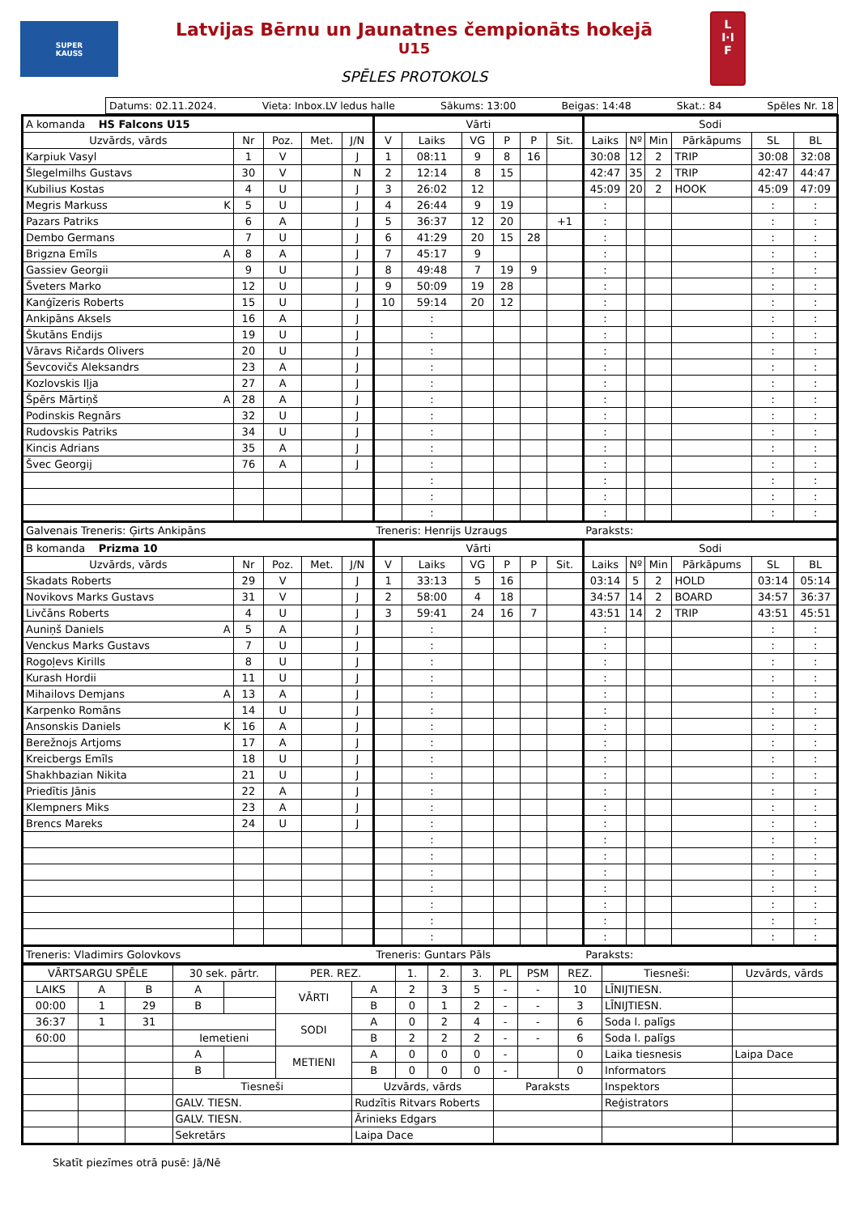SUPER
KAUSS
Latvijas Bērnu un Jaunatnes čempionāts hokejā
U15
SPĒLES PROTOKOLS
L
I·I
F
Datums: 02.11.2024. Vieta: Inbox.LV ledus halle Sākums: 13:00 Beigas: 14:48 Skat.: 84 Spēles Nr. 18
| A komanda HS Falcons U15 | | | | | Vārti | | | | | | Sodi | | | | | |
| Uzvārds, vārds | Nr | Poz. | Met. | J/N | V | Laiks | VG | P | P | Sit. | Laiks | Nº | Min | Pārkāpums | SL | BL |
| Karpiuk Vasyl | 1 | V | | J | 1 | 08:11 | 9 | 8 | 16 | | 30:08 | 12 | 2 | TRIP | 30:08 | 32:08 |
| Šlegelmilhs Gustavs | 30 | V | | N | 2 | 12:14 | 8 | 15 | | | 42:47 | 35 | 2 | TRIP | 42:47 | 44:47 |
| Kubilius Kostas | 4 | U | | J | 3 | 26:02 | 12 | | | | 45:09 | 20 | 2 | HOOK | 45:09 | 47:09 |
| Megris Markuss K | 5 | U | | J | 4 | 26:44 | 9 | 19 | | | : | | | | : | : |
| Pazars Patriks | 6 | A | | J | 5 | 36:37 | 12 | 20 | | +1 | : | | | | : | : |
| Dembo Germans | 7 | U | | J | 6 | 41:29 | 20 | 15 | 28 | | : | | | | : | : |
| Brigzna Emīls A | 8 | A | | J | 7 | 45:17 | 9 | | | | : | | | | : | : |
| Gassiev Georgii | 9 | U | | J | 8 | 49:48 | 7 | 19 | 9 | | : | | | | : | : |
| Šveters Marko | 12 | U | | J | 9 | 50:09 | 19 | 28 | | | : | | | | : | : |
| Kanģīzeris Roberts | 15 | U | | J | 10 | 59:14 | 20 | 12 | | | : | | | | : | : |
| Ankipāns Aksels | 16 | A | | J | | : | | | | | : | | | | : | : |
| Škutāns Endijs | 19 | U | | J | | : | | | | | : | | | | : | : |
| Vāravs Ričards Olivers | 20 | U | | J | | : | | | | | : | | | | : | : |
| Ševcovičs Aleksandrs | 23 | A | | J | | : | | | | | : | | | | : | : |
| Kozlovskis Iļja | 27 | A | | J | | : | | | | | : | | | | : | : |
| Špērs Mārtiņš A | 28 | A | | J | | : | | | | | : | | | | : | : |
| Podinskis Regnārs | 32 | U | | J | | : | | | | | : | | | | : | : |
| Rudovskis Patriks | 34 | U | | J | | : | | | | | : | | | | : | : |
| Kincis Adrians | 35 | A | | J | | : | | | | | : | | | | : | : |
| Švec Georgij | 76 | A | | J | | : | | | | | : | | | | : | : |
| | | | | | | : | | | | | : | | | | : | : |
| | | | | | | : | | | | | : | | | | : | : |
| | | | | | | : | | | | | : | | | | : | : |
| Galvenais Treneris: Ģirts Ankipāns | | | | | Treneris: Henrijs Uzraugs | | | | | | Paraksts: | | | | | |
| B komanda Prizma 10 | | | | | Vārti | | | | | | Sodi | | | | | |
| Uzvārds, vārds | Nr | Poz. | Met. | J/N | V | Laiks | VG | P | P | Sit. | Laiks | Nº | Min | Pārkāpums | SL | BL |
| Skadats Roberts | 29 | V | | J | 1 | 33:13 | 5 | 16 | | | 03:14 | 5 | 2 | HOLD | 03:14 | 05:14 |
| Novikovs Marks Gustavs | 31 | V | | J | 2 | 58:00 | 4 | 18 | | | 34:57 | 14 | 2 | BOARD | 34:57 | 36:37 |
| Livčāns Roberts | 4 | U | | J | 3 | 59:41 | 24 | 16 | 7 | | 43:51 | 14 | 2 | TRIP | 43:51 | 45:51 |
| Auniņš Daniels A | 5 | A | | J | | : | | | | | : | | | | : | : |
| Venckus Marks Gustavs | 7 | U | | J | | : | | | | | : | | | | : | : |
| Rogoļevs Kirills | 8 | U | | J | | : | | | | | : | | | | : | : |
| Kurash Hordii | 11 | U | | J | | : | | | | | : | | | | : | : |
| Mihailovs Demjans A | 13 | A | | J | | : | | | | | : | | | | : | : |
| Karpenko Romāns | 14 | U | | J | | : | | | | | : | | | | : | : |
| Ansonskis Daniels K | 16 | A | | J | | : | | | | | : | | | | : | : |
| Berežnojs Artjoms | 17 | A | | J | | : | | | | | : | | | | : | : |
| Kreicbergs Emīls | 18 | U | | J | | : | | | | | : | | | | : | : |
| Shakhbazian Nikita | 21 | U | | J | | : | | | | | : | | | | : | : |
| Priedītis Jānis | 22 | A | | J | | : | | | | | : | | | | : | : |
| Klempners Miks | 23 | A | | J | | : | | | | | : | | | | : | : |
| Brencs Mareks | 24 | U | | J | | : | | | | | : | | | | : | : |
| | | | | | | : | | | | | : | | | | : | : |
| | | | | | | : | | | | | : | | | | : | : |
| | | | | | | : | | | | | : | | | | : | : |
| | | | | | | : | | | | | : | | | | : | : |
| | | | | | | : | | | | | : | | | | : | : |
| | | | | | | : | | | | | : | | | | : | : |
| | | | | | | : | | | | | : | | | | : | : |
| Treneris: Vladimirs Golovkovs | | | | | Treneris: Guntars Pāls | | | | | | Paraksts: | | | | | |
| VĀRTSARGU SPĒLE | | | 30 sek. pārtr. | | PER. REZ. | | 1. | 2. | 3. | PL | PSM | REZ. | Tiesneši: | Uzvārds, vārds |
| LAIKS | A | B | A | | VĀRTI | A | 2 | 3 | 5 | - | - | 10 | LĪNIJTIESN. | |
| 00:00 | 1 | 29 | B | | | B | 0 | 1 | 2 | - | - | 3 | LĪNIJTIESN. | |
| 36:37 | 1 | 31 | | | SODI | A | 0 | 2 | 4 | - | - | 6 | Soda l. palīgs | |
| 60:00 | | | Iemetieni | | | B | 2 | 2 | 2 | - | - | 6 | Soda l. palīgs | |
| | | | A | | METIENI | A | 0 | 0 | 0 | - | | 0 | Laika tiesnesis | Laipa Dace |
| | | | B | | | B | 0 | 0 | 0 | - | | 0 | Informators | |
| | | | Tiesneši | | | Uzvārds, vārds | | | | Paraksts | | | Inspektors | |
| | | | GALV. TIESN. | | | Rudzītis Ritvars Roberts | | | | | | | Reģistrators | |
| | | | GALV. TIESN. | | | Ārinieks Edgars | | | | | | | | |
| | | | Sekretārs | | | Laipa Dace | | | | | | | | |
Skatīt piezīmes otrā pusē: Jā/Nē